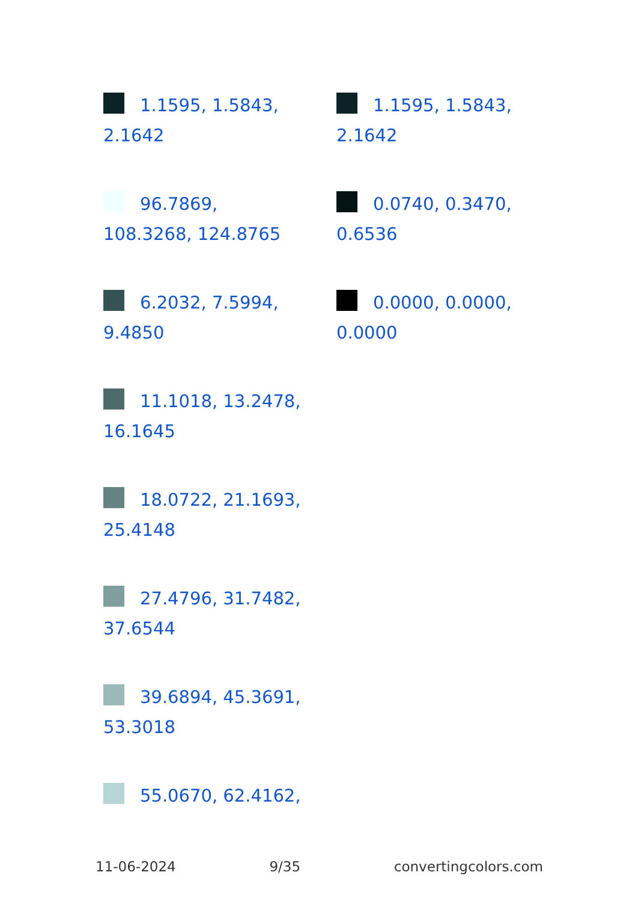1.1595, 1.5843, 2.1642
96.7869, 108.3268, 124.8765
6.2032, 7.5994, 9.4850
11.1018, 13.2478, 16.1645
18.0722, 21.1693, 25.4148
27.4796, 31.7482, 37.6544
39.6894, 45.3691, 53.3018
55.0670, 62.4162,
1.1595, 1.5843, 2.1642
0.0740, 0.3470, 0.6536
0.0000, 0.0000, 0.0000
11-06-2024 9/35 convertingcolors.com